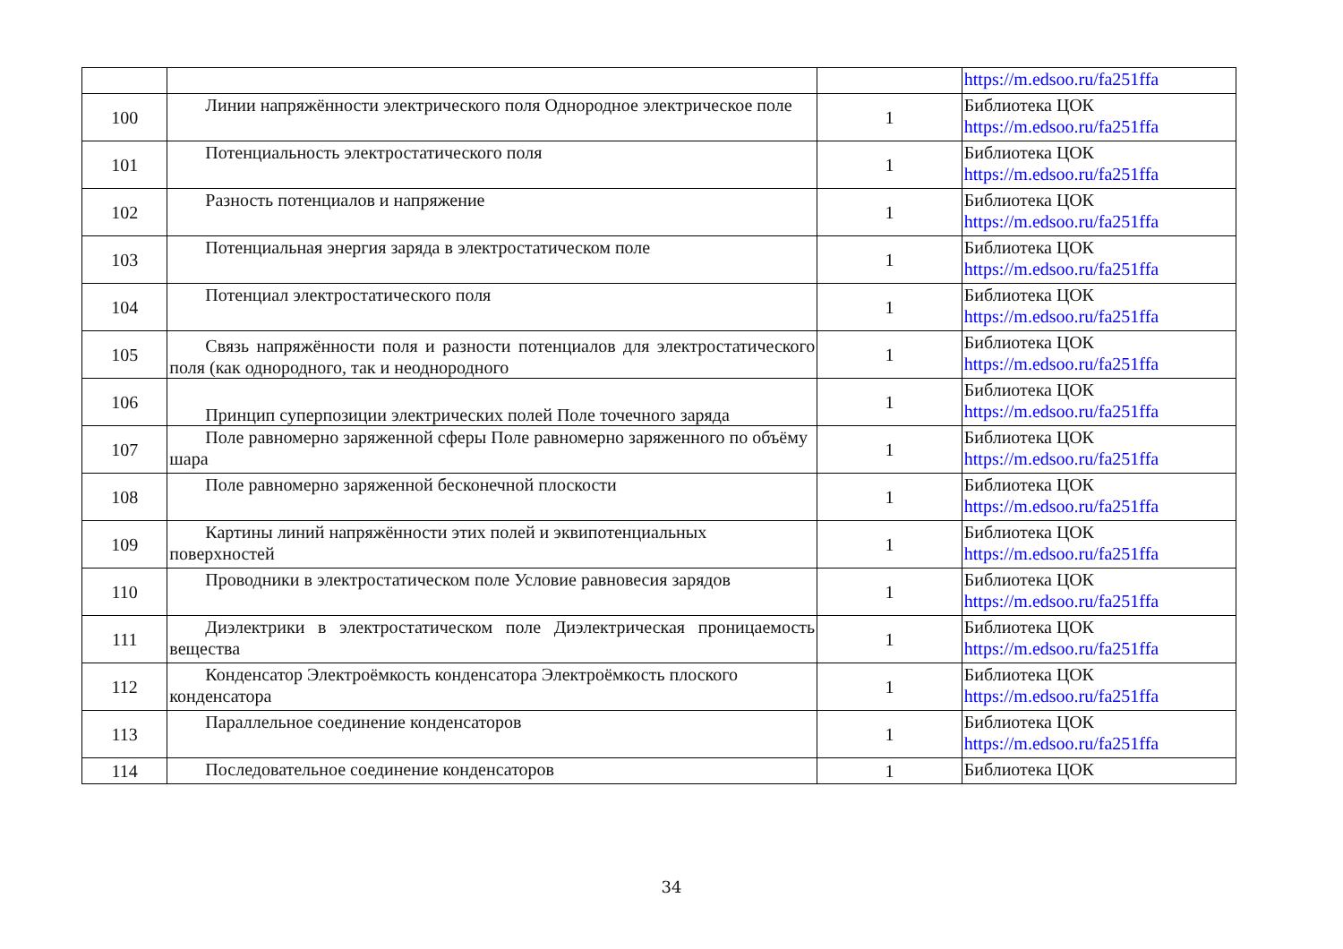| | | | https://m.edsoo.ru/fa251ffa |
| 100 | Линии напряжённости электрического поля Однородное электрическое поле | 1 | Библиотека ЦОК https://m.edsoo.ru/fa251ffa |
| 101 | Потенциальность электростатического поля | 1 | Библиотека ЦОК https://m.edsoo.ru/fa251ffa |
| 102 | Разность потенциалов и напряжение | 1 | Библиотека ЦОК https://m.edsoo.ru/fa251ffa |
| 103 | Потенциальная энергия заряда в электростатическом поле | 1 | Библиотека ЦОК https://m.edsoo.ru/fa251ffa |
| 104 | Потенциал электростатического поля | 1 | Библиотека ЦОК https://m.edsoo.ru/fa251ffa |
| 105 | Связь напряжённости поля и разности потенциалов для электростатического поля (как однородного, так и неоднородного | 1 | Библиотека ЦОК https://m.edsoo.ru/fa251ffa |
| 106 | Принцип суперпозиции электрических полей Поле точечного заряда | 1 | Библиотека ЦОК https://m.edsoo.ru/fa251ffa |
| 107 | Поле равномерно заряженной сферы Поле равномерно заряженного по объёму шара | 1 | Библиотека ЦОК https://m.edsoo.ru/fa251ffa |
| 108 | Поле равномерно заряженной бесконечной плоскости | 1 | Библиотека ЦОК https://m.edsoo.ru/fa251ffa |
| 109 | Картины линий напряжённости этих полей и эквипотенциальных поверхностей | 1 | Библиотека ЦОК https://m.edsoo.ru/fa251ffa |
| 110 | Проводники в электростатическом поле Условие равновесия зарядов | 1 | Библиотека ЦОК https://m.edsoo.ru/fa251ffa |
| 111 | Диэлектрики в электростатическом поле Диэлектрическая проницаемость вещества | 1 | Библиотека ЦОК https://m.edsoo.ru/fa251ffa |
| 112 | Конденсатор Электроёмкость конденсатора Электроёмкость плоского конденсатора | 1 | Библиотека ЦОК https://m.edsoo.ru/fa251ffa |
| 113 | Параллельное соединение конденсаторов | 1 | Библиотека ЦОК https://m.edsoo.ru/fa251ffa |
| 114 | Последовательное соединение конденсаторов | 1 | Библиотека ЦОК |
34